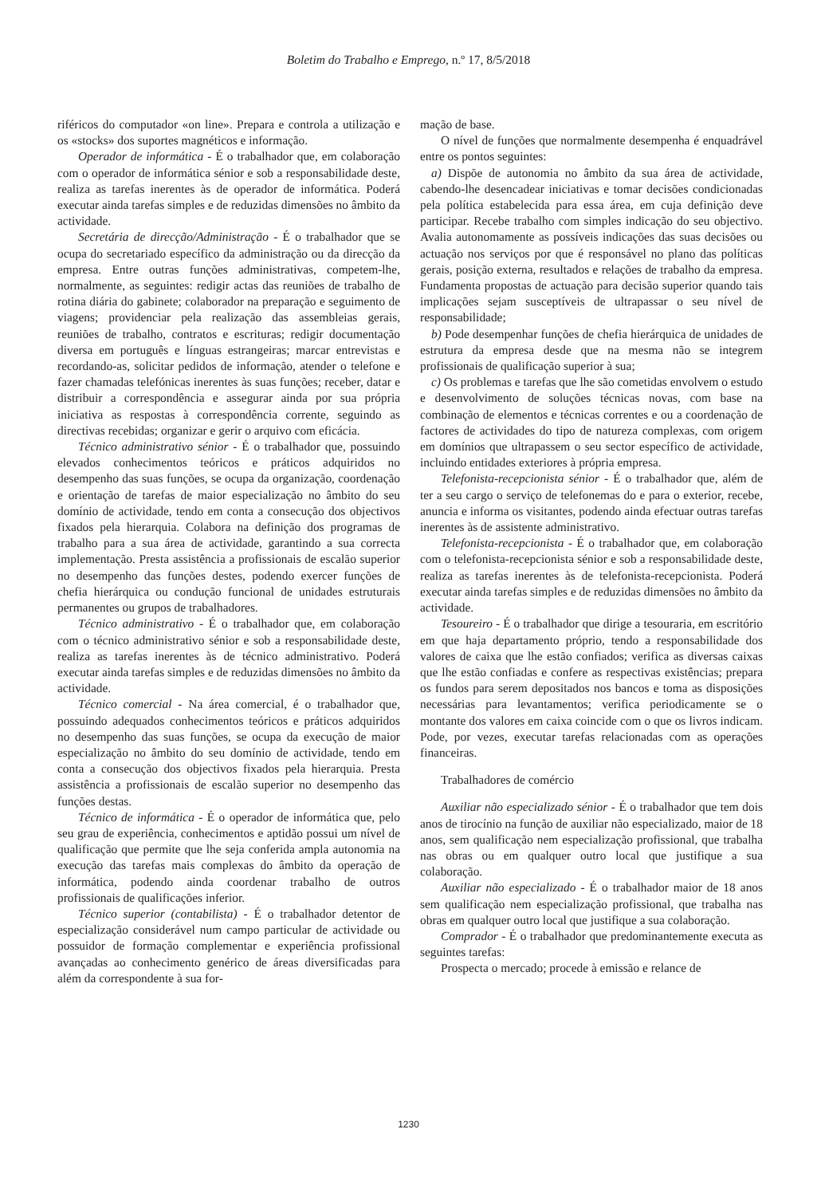Boletim do Trabalho e Emprego, n.º 17, 8/5/2018
riféricos do computador «on line». Prepara e controla a utilização e os «stocks» dos suportes magnéticos e informação.
Operador de informática - É o trabalhador que, em colaboração com o operador de informática sénior e sob a responsabilidade deste, realiza as tarefas inerentes às de operador de informática. Poderá executar ainda tarefas simples e de reduzidas dimensões no âmbito da actividade.
Secretária de direcção/Administração - É o trabalhador que se ocupa do secretariado específico da administração ou da direcção da empresa. Entre outras funções administrativas, competem-lhe, normalmente, as seguintes: redigir actas das reuniões de trabalho de rotina diária do gabinete; colaborador na preparação e seguimento de viagens; providenciar pela realização das assembleias gerais, reuniões de trabalho, contratos e escrituras; redigir documentação diversa em português e línguas estrangeiras; marcar entrevistas e recordando-as, solicitar pedidos de informação, atender o telefone e fazer chamadas telefónicas inerentes às suas funções; receber, datar e distribuir a correspondência e assegurar ainda por sua própria iniciativa as respostas à correspondência corrente, seguindo as directivas recebidas; organizar e gerir o arquivo com eficácia.
Técnico administrativo sénior - É o trabalhador que, possuindo elevados conhecimentos teóricos e práticos adquiridos no desempenho das suas funções, se ocupa da organização, coordenação e orientação de tarefas de maior especialização no âmbito do seu domínio de actividade, tendo em conta a consecução dos objectivos fixados pela hierarquia. Colabora na definição dos programas de trabalho para a sua área de actividade, garantindo a sua correcta implementação. Presta assistência a profissionais de escalão superior no desempenho das funções destes, podendo exercer funções de chefia hierárquica ou condução funcional de unidades estruturais permanentes ou grupos de trabalhadores.
Técnico administrativo - É o trabalhador que, em colaboração com o técnico administrativo sénior e sob a responsabilidade deste, realiza as tarefas inerentes às de técnico administrativo. Poderá executar ainda tarefas simples e de reduzidas dimensões no âmbito da actividade.
Técnico comercial - Na área comercial, é o trabalhador que, possuindo adequados conhecimentos teóricos e práticos adquiridos no desempenho das suas funções, se ocupa da execução de maior especialização no âmbito do seu domínio de actividade, tendo em conta a consecução dos objectivos fixados pela hierarquia. Presta assistência a profissionais de escalão superior no desempenho das funções destas.
Técnico de informática - É o operador de informática que, pelo seu grau de experiência, conhecimentos e aptidão possui um nível de qualificação que permite que lhe seja conferida ampla autonomia na execução das tarefas mais complexas do âmbito da operação de informática, podendo ainda coordenar trabalho de outros profissionais de qualificações inferior.
Técnico superior (contabilista) - É o trabalhador detentor de especialização considerável num campo particular de actividade ou possuidor de formação complementar e experiência profissional avançadas ao conhecimento genérico de áreas diversificadas para além da correspondente à sua for-
mação de base.
O nível de funções que normalmente desempenha é enquadrável entre os pontos seguintes:
a) Dispõe de autonomia no âmbito da sua área de actividade, cabendo-lhe desencadear iniciativas e tomar decisões condicionadas pela política estabelecida para essa área, em cuja definição deve participar. Recebe trabalho com simples indicação do seu objectivo. Avalia autonomamente as possíveis indicações das suas decisões ou actuação nos serviços por que é responsável no plano das políticas gerais, posição externa, resultados e relações de trabalho da empresa. Fundamenta propostas de actuação para decisão superior quando tais implicações sejam susceptíveis de ultrapassar o seu nível de responsabilidade;
b) Pode desempenhar funções de chefia hierárquica de unidades de estrutura da empresa desde que na mesma não se integrem profissionais de qualificação superior à sua;
c) Os problemas e tarefas que lhe são cometidas envolvem o estudo e desenvolvimento de soluções técnicas novas, com base na combinação de elementos e técnicas correntes e ou a coordenação de factores de actividades do tipo de natureza complexas, com origem em domínios que ultrapassem o seu sector específico de actividade, incluindo entidades exteriores à própria empresa.
Telefonista-recepcionista sénior - É o trabalhador que, além de ter a seu cargo o serviço de telefonemas do e para o exterior, recebe, anuncia e informa os visitantes, podendo ainda efectuar outras tarefas inerentes às de assistente administrativo.
Telefonista-recepcionista - É o trabalhador que, em colaboração com o telefonista-recepcionista sénior e sob a responsabilidade deste, realiza as tarefas inerentes às de telefonista-recepcionista. Poderá executar ainda tarefas simples e de reduzidas dimensões no âmbito da actividade.
Tesoureiro - É o trabalhador que dirige a tesouraria, em escritório em que haja departamento próprio, tendo a responsabilidade dos valores de caixa que lhe estão confiados; verifica as diversas caixas que lhe estão confiadas e confere as respectivas existências; prepara os fundos para serem depositados nos bancos e toma as disposições necessárias para levantamentos; verifica periodicamente se o montante dos valores em caixa coincide com o que os livros indicam. Pode, por vezes, executar tarefas relacionadas com as operações financeiras.
Trabalhadores de comércio
Auxiliar não especializado sénior - É o trabalhador que tem dois anos de tirocínio na função de auxiliar não especializado, maior de 18 anos, sem qualificação nem especialização profissional, que trabalha nas obras ou em qualquer outro local que justifique a sua colaboração.
Auxiliar não especializado - É o trabalhador maior de 18 anos sem qualificação nem especialização profissional, que trabalha nas obras em qualquer outro local que justifique a sua colaboração.
Comprador - É o trabalhador que predominantemente executa as seguintes tarefas:
Prospecta o mercado; procede à emissão e relance de
1230